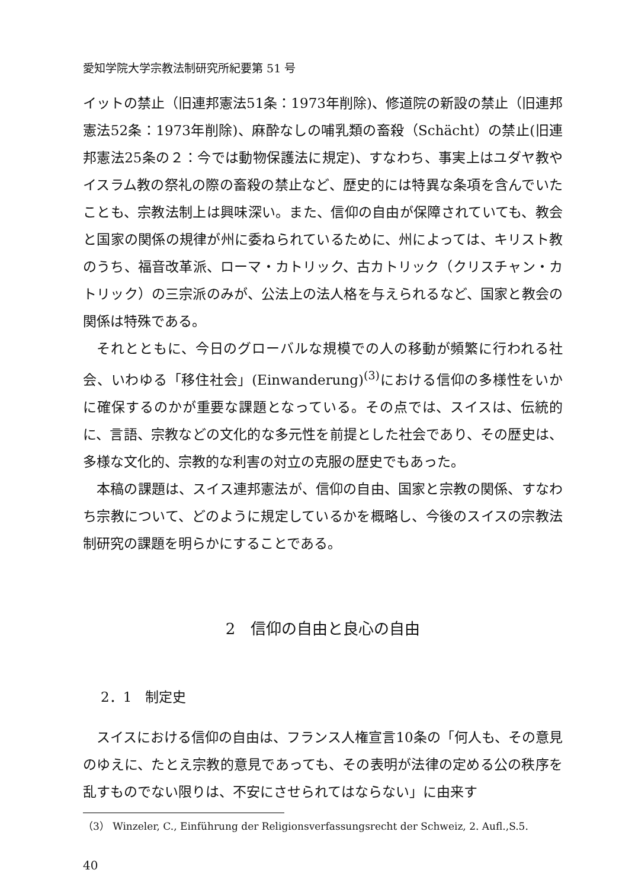愛知学院大学宗教法制研究所紀要第 51 号
イットの禁止（旧連邦憲法51条：1973年削除)、修道院の新設の禁止（旧連邦憲法52条：1973年削除)、麻酔なしの哺乳類の畜殺（Schächt）の禁止(旧連邦憲法25条の２：今では動物保護法に規定)、すなわち、事実上はユダヤ教やイスラム教の祭礼の際の畜殺の禁止など、歴史的には特異な条項を含んでいたことも、宗教法制上は興味深い。また、信仰の自由が保障されていても、教会と国家の関係の規律が州に委ねられているために、州によっては、キリスト教のうち、福音改革派、ローマ・カトリック、古カトリック（クリスチャン・カトリック）の三宗派のみが、公法上の法人格を与えられるなど、国家と教会の関係は特殊である。
それとともに、今日のグローバルな規模での人の移動が頻繁に行われる社会、いわゆる「移住社会」(Einwanderung)<sup>(3)</sup>における信仰の多様性をいかに確保するのかが重要な課題となっている。その点では、スイスは、伝統的に、言語、宗教などの文化的な多元性を前提とした社会であり、その歴史は、多様な文化的、宗教的な利害の対立の克服の歴史でもあった。
本稿の課題は、スイス連邦憲法が、信仰の自由、国家と宗教の関係、すなわち宗教について、どのように規定しているかを概略し、今後のスイスの宗教法制研究の課題を明らかにすることである。
2　信仰の自由と良心の自由
2．1　制定史
スイスにおける信仰の自由は、フランス人権宣言10条の「何人も、その意見のゆえに、たとえ宗教的意見であっても、その表明が法律の定める公の秩序を乱すものでない限りは、不安にさせられてはならない」に由来す
（3） Winzeler, C., Einführung der Religionsverfassungsrecht der Schweiz, 2. Aufl.,S.5.
40